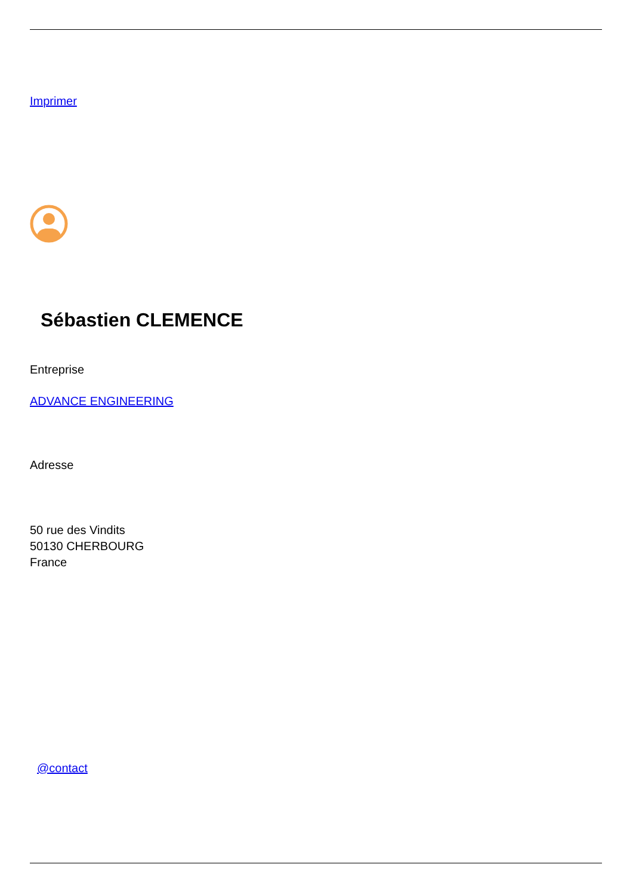Imprimer
Sébastien CLEMENCE
Entreprise
ADVANCE ENGINEERING
Adresse
50 rue des Vindits
50130 CHERBOURG
France
@contact